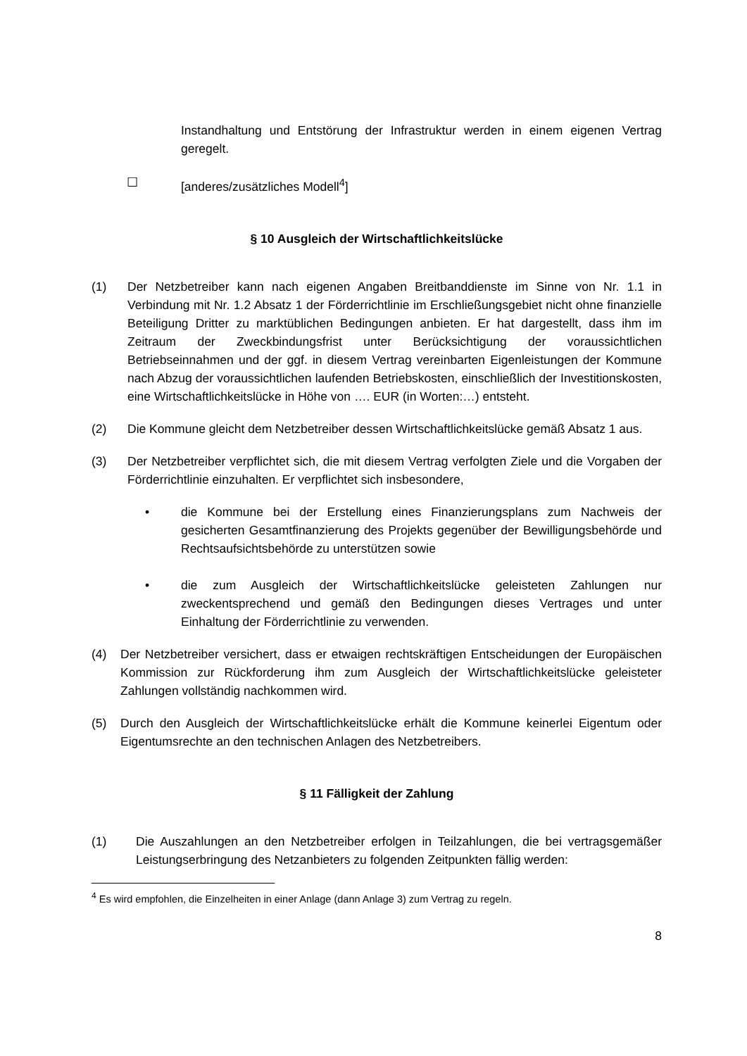Instandhaltung und Entstörung der Infrastruktur werden in einem eigenen Vertrag geregelt.
☐ [anderes/zusätzliches Modell<sup>4</sup>]
§ 10 Ausgleich der Wirtschaftlichkeitslücke
(1) Der Netzbetreiber kann nach eigenen Angaben Breitbanddienste im Sinne von Nr. 1.1 in Verbindung mit Nr. 1.2 Absatz 1 der Förderrichtlinie im Erschließungsgebiet nicht ohne finanzielle Beteiligung Dritter zu marktüblichen Bedingungen anbieten. Er hat dargestellt, dass ihm im Zeitraum der Zweckbindungsfrist unter Berücksichtigung der voraussichtlichen Betriebseinnahmen und der ggf. in diesem Vertrag vereinbarten Eigenleistungen der Kommune nach Abzug der voraussichtlichen laufenden Betriebskosten, einschließlich der Investitionskosten, eine Wirtschaftlichkeitslücke in Höhe von …. EUR (in Worten:…) entsteht.
(2) Die Kommune gleicht dem Netzbetreiber dessen Wirtschaftlichkeitslücke gemäß Absatz 1 aus.
(3) Der Netzbetreiber verpflichtet sich, die mit diesem Vertrag verfolgten Ziele und die Vorgaben der Förderrichtlinie einzuhalten. Er verpflichtet sich insbesondere,
• die Kommune bei der Erstellung eines Finanzierungsplans zum Nachweis der gesicherten Gesamtfinanzierung des Projekts gegenüber der Bewilligungsbehörde und Rechtsaufsichtsbehörde zu unterstützen sowie
• die zum Ausgleich der Wirtschaftlichkeitslücke geleisteten Zahlungen nur zweckentsprechend und gemäß den Bedingungen dieses Vertrages und unter Einhaltung der Förderrichtlinie zu verwenden.
(4) Der Netzbetreiber versichert, dass er etwaigen rechtskräftigen Entscheidungen der Europäischen Kommission zur Rückforderung ihm zum Ausgleich der Wirtschaftlichkeitslücke geleisteter Zahlungen vollständig nachkommen wird.
(5) Durch den Ausgleich der Wirtschaftlichkeitslücke erhält die Kommune keinerlei Eigentum oder Eigentumsrechte an den technischen Anlagen des Netzbetreibers.
§ 11 Fälligkeit der Zahlung
(1) Die Auszahlungen an den Netzbetreiber erfolgen in Teilzahlungen, die bei vertragsgemäßer Leistungserbringung des Netzanbieters zu folgenden Zeitpunkten fällig werden:
<sup>4</sup> Es wird empfohlen, die Einzelheiten in einer Anlage (dann Anlage 3) zum Vertrag zu regeln.
8